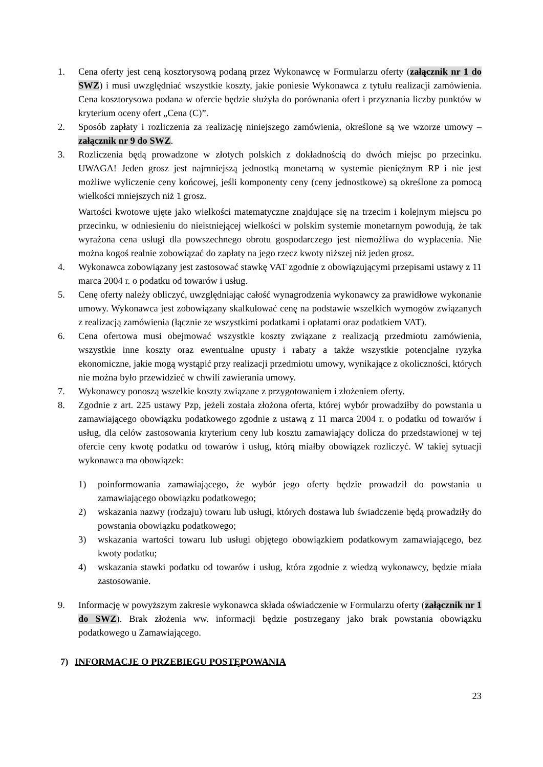1. Cena oferty jest ceną kosztorysową podaną przez Wykonawcę w Formularzu oferty (załącznik nr 1 do SWZ) i musi uwzględniać wszystkie koszty, jakie poniesie Wykonawca z tytułu realizacji zamówienia. Cena kosztorysowa podana w ofercie będzie służyła do porównania ofert i przyznania liczby punktów w kryterium oceny ofert „Cena (C)”.
2. Sposób zapłaty i rozliczenia za realizację niniejszego zamówienia, określone są we wzorze umowy – załącznik nr 9 do SWZ.
3. Rozliczenia będą prowadzone w złotych polskich z dokładnością do dwóch miejsc po przecinku. UWAGA! Jeden grosz jest najmniejszą jednostką monetarną w systemie pieniężnym RP i nie jest możliwe wyliczenie ceny końcowej, jeśli komponenty ceny (ceny jednostkowe) są określone za pomocą wielkości mniejszych niż 1 grosz.
Wartości kwotowe ujęte jako wielkości matematyczne znajdujące się na trzecim i kolejnym miejscu po przecinku, w odniesieniu do nieistniejącej wielkości w polskim systemie monetarnym powodują, że tak wyrażona cena usługi dla powszechnego obrotu gospodarczego jest niemożliwa do wypłacenia. Nie można kogoś realnie zobowiązać do zapłaty na jego rzecz kwoty niższej niż jeden grosz.
4. Wykonawca zobowiązany jest zastosować stawkę VAT zgodnie z obowiązującymi przepisami ustawy z 11 marca 2004 r. o podatku od towarów i usług.
5. Cenę oferty należy obliczyć, uwzględniając całość wynagrodzenia wykonawcy za prawidłowe wykonanie umowy. Wykonawca jest zobowiązany skalkulować cenę na podstawie wszelkich wymogów związanych z realizacją zamówienia (łącznie ze wszystkimi podatkami i opłatami oraz podatkiem VAT).
6. Cena ofertowa musi obejmować wszystkie koszty związane z realizacją przedmiotu zamówienia, wszystkie inne koszty oraz ewentualne upusty i rabaty a także wszystkie potencjalne ryzyka ekonomiczne, jakie mogą wystąpić przy realizacji przedmiotu umowy, wynikające z okoliczności, których nie można było przewidzieć w chwili zawierania umowy.
7. Wykonawcy ponoszą wszelkie koszty związane z przygotowaniem i złożeniem oferty.
8. Zgodnie z art. 225 ustawy Pzp, jeżeli została złożona oferta, której wybór prowadziłby do powstania u zamawiającego obowiązku podatkowego zgodnie z ustawą z 11 marca 2004 r. o podatku od towarów i usług, dla celów zastosowania kryterium ceny lub kosztu zamawiający dolicza do przedstawionej w tej ofercie ceny kwotę podatku od towarów i usług, którą miałby obowiązek rozliczyć. W takiej sytuacji wykonawca ma obowiązek:
1) poinformowania zamawiającego, że wybór jego oferty będzie prowadził do powstania u zamawiającego obowiązku podatkowego;
2) wskazania nazwy (rodzaju) towaru lub usługi, których dostawa lub świadczenie będą prowadziły do powstania obowiązku podatkowego;
3) wskazania wartości towaru lub usługi objętego obowiązkiem podatkowym zamawiającego, bez kwoty podatku;
4) wskazania stawki podatku od towarów i usług, która zgodnie z wiedzą wykonawcy, będzie miała zastosowanie.
9. Informację w powyższym zakresie wykonawca składa oświadczenie w Formularzu oferty (załącznik nr 1 do SWZ). Brak złożenia ww. informacji będzie postrzegany jako brak powstania obowiązku podatkowego u Zamawiającego.
7) INFORMACJE O PRZEBIEGU POSTĘPOWANIA
23